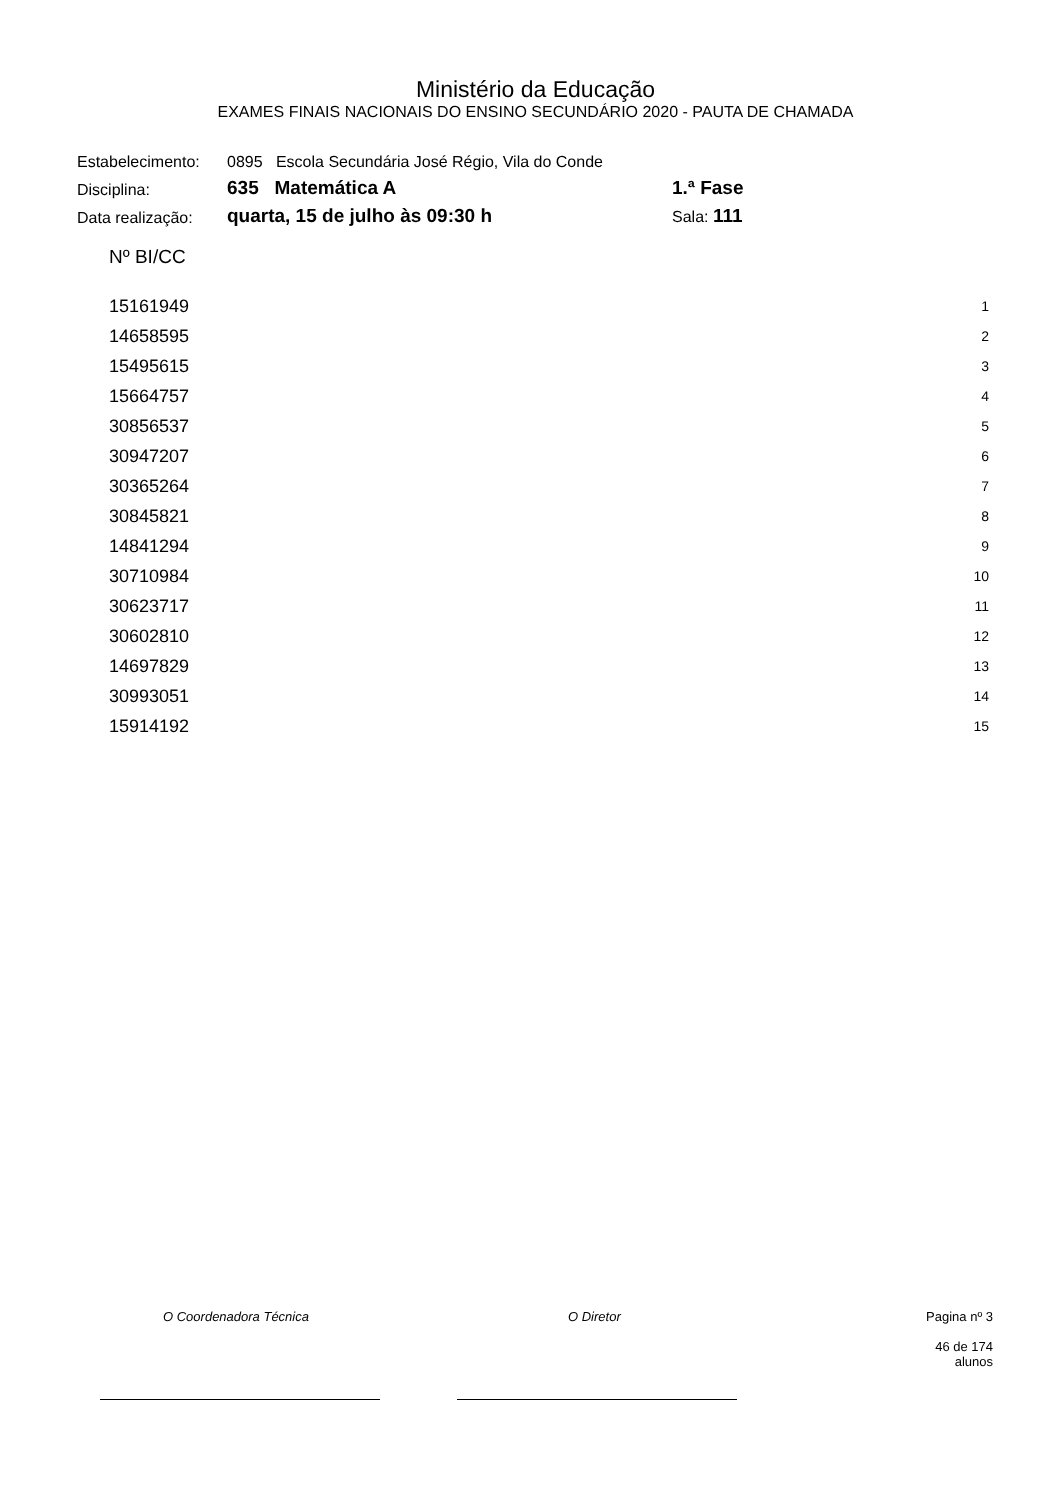Ministério da Educação
EXAMES FINAIS NACIONAIS DO ENSINO SECUNDÁRIO 2020 - PAUTA DE CHAMADA
| Estabelecimento: | 0895 Escola Secundária José Régio, Vila do Conde | |
| Disciplina: | 635 Matemática A | 1.ª Fase |
| Data realização: | quarta, 15 de julho às 09:30 h | Sala: 111 |
| Nº BI/CC | |
| --- | --- |
| 15161949 | 1 |
| 14658595 | 2 |
| 15495615 | 3 |
| 15664757 | 4 |
| 30856537 | 5 |
| 30947207 | 6 |
| 30365264 | 7 |
| 30845821 | 8 |
| 14841294 | 9 |
| 30710984 | 10 |
| 30623717 | 11 |
| 30602810 | 12 |
| 14697829 | 13 |
| 30993051 | 14 |
| 15914192 | 15 |
O Coordenadora Técnica O Diretor Pagina nº 3
46 de 174 alunos